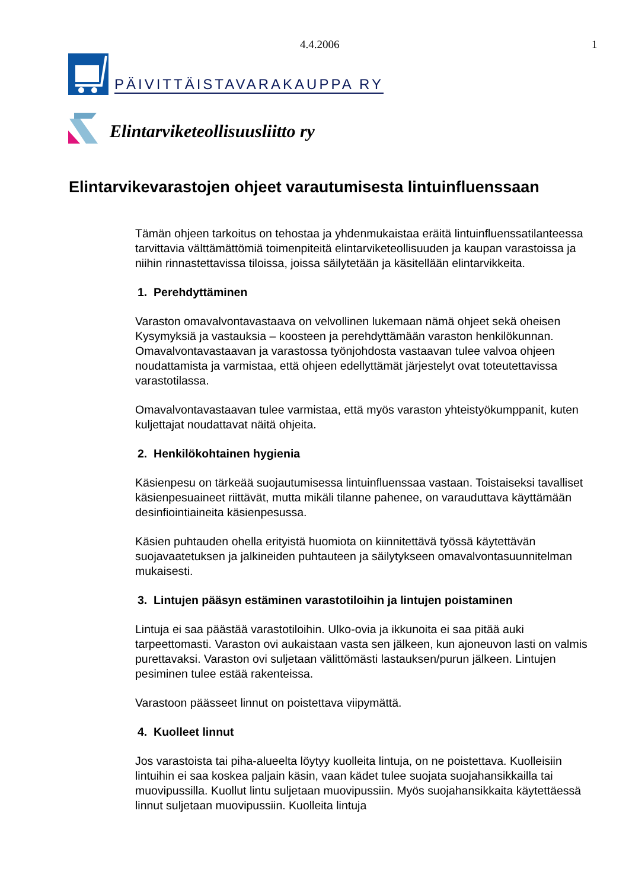4.4.2006 1
PÄIVITTÄISTAVARAKAUPPA RY
Elintarviketeollisuusliitto ry
Elintarvikevarastojen ohjeet varautumisesta lintuinfluenssaan
Tämän ohjeen tarkoitus on tehostaa ja yhdenmukaistaa eräitä lintuinfluenssatilanteessa tarvittavia välttämättömiä toimenpiteitä elintarviketeollisuuden ja kaupan varastoissa ja niihin rinnastettavissa tiloissa, joissa säilytetään ja käsitellään elintarvikkeita.
1. Perehdyttäminen
Varaston omavalvontavastaava on velvollinen lukemaan nämä ohjeet sekä oheisen Kysymyksiä ja vastauksia – koosteen ja perehdyttämään varaston henkilökunnan. Omavalvontavastaavan ja varastossa työnjohdosta vastaavan tulee valvoa ohjeen noudattamista ja varmistaa, että ohjeen edellyttämät järjestelyt ovat toteutettavissa varastotilassa.
Omavalvontavastaavan tulee varmistaa, että myös varaston yhteistyökumppanit, kuten kuljettajat noudattavat näitä ohjeita.
2. Henkilökohtainen hygienia
Käsienpesu on tärkeää suojautumisessa lintuinfluenssaa vastaan. Toistaiseksi tavalliset käsienpesuaineet riittävät, mutta mikäli tilanne pahenee, on varauduttava käyttämään desinfiointiaineita käsienpesussa.
Käsien puhtauden ohella erityistä huomiota on kiinnitettävä työssä käytettävän suojavaatetuksen ja jalkineiden puhtauteen ja säilytykseen omavalvontasuunnitelman mukaisesti.
3. Lintujen pääsyn estäminen varastotiloihin ja lintujen poistaminen
Lintuja ei saa päästää varastotiloihin. Ulko-ovia ja ikkunoita ei saa pitää auki tarpeettomasti. Varaston ovi aukaistaan vasta sen jälkeen, kun ajoneuvon lasti on valmis purettavaksi. Varaston ovi suljetaan välittömästi lastauksen/purun jälkeen. Lintujen pesiminen tulee estää rakenteissa.
Varastoon päässeet linnut on poistettava viipymättä.
4. Kuolleet linnut
Jos varastoista tai piha-alueelta löytyy kuolleita lintuja, on ne poistettava. Kuolleisiin lintuihin ei saa koskea paljain käsin, vaan kädet tulee suojata suojahansikkailla tai muovipussilla. Kuollut lintu suljetaan muovipussiin. Myös suojahansikkaita käytettäessä linnut suljetaan muovipussiin. Kuolleita lintuja